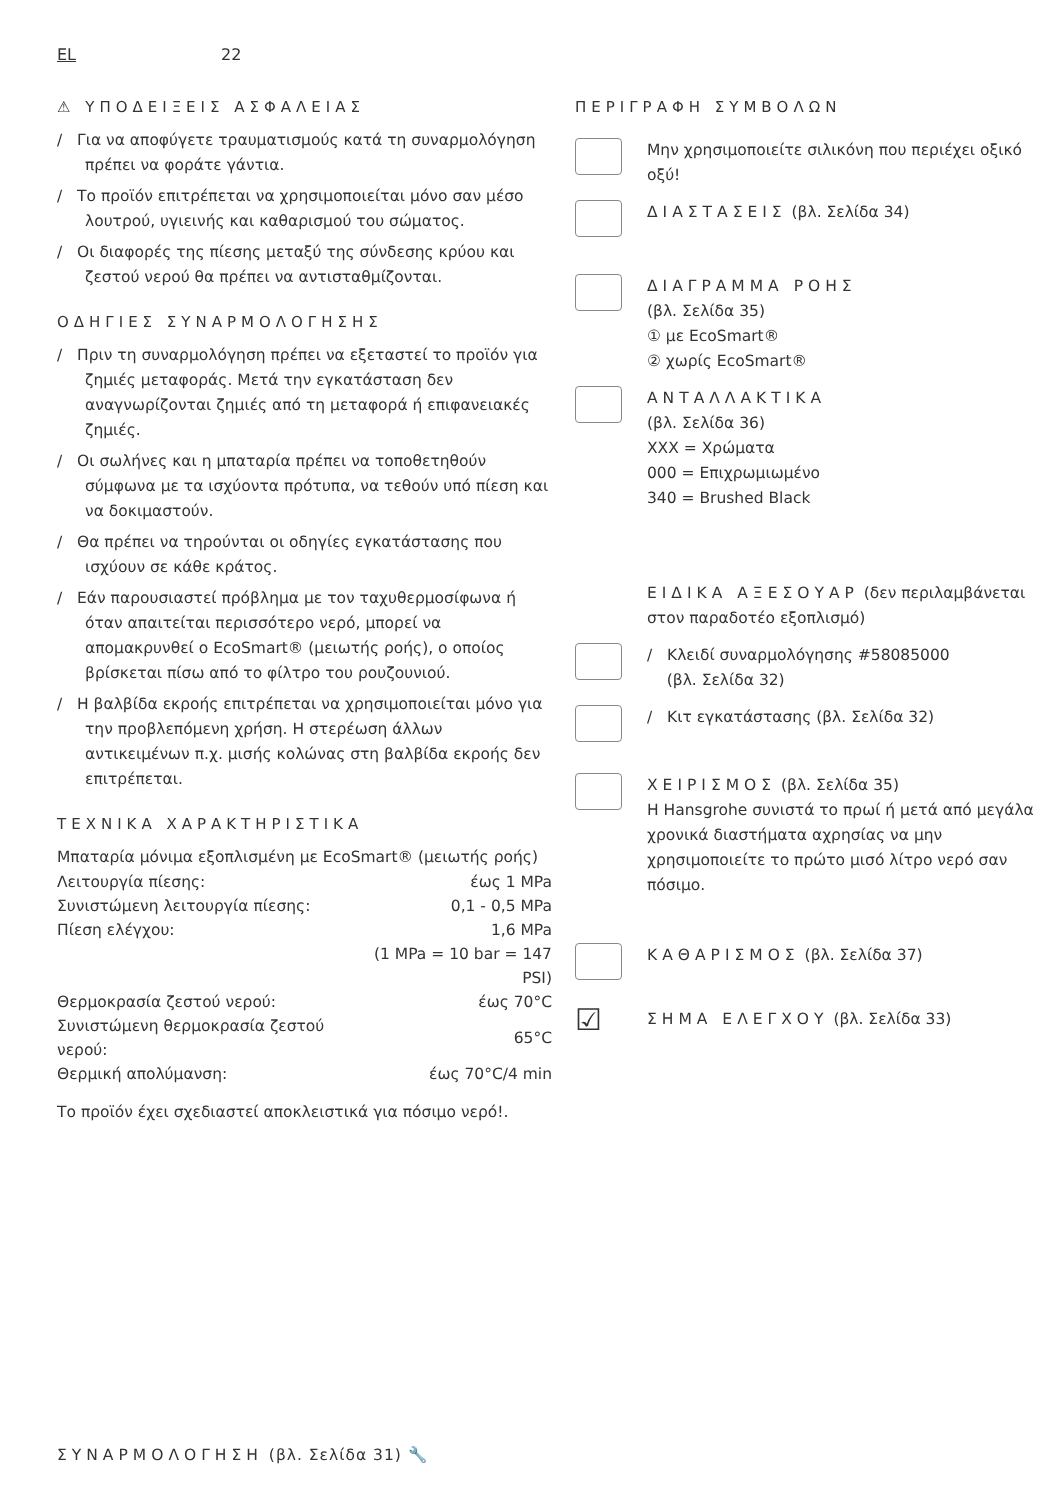EL 22
⚠ ΥΠΟΔΕΙΞΕΙΣ ΑΣΦΑΛΕΙΑΣ
/ Για να αποφύγετε τραυματισμούς κατά τη συναρμολόγηση πρέπει να φοράτε γάντια.
/ Το προϊόν επιτρέπεται να χρησιμοποιείται μόνο σαν μέσο λουτρού, υγιεινής και καθαρισμού του σώματος.
/ Οι διαφορές της πίεσης μεταξύ της σύνδεσης κρύου και ζεστού νερού θα πρέπει να αντισταθμίζονται.
ΟΔΗΓΙΕΣ ΣΥΝΑΡΜΟΛΟΓΗΣΗΣ
/ Πριν τη συναρμολόγηση πρέπει να εξεταστεί το προϊόν για ζημιές μεταφοράς. Μετά την εγκατάσταση δεν αναγνωρίζονται ζημιές από τη μεταφορά ή επιφανειακές ζημιές.
/ Οι σωλήνες και η μπαταρία πρέπει να τοποθετηθούν σύμφωνα με τα ισχύοντα πρότυπα, να τεθούν υπό πίεση και να δοκιμαστούν.
/ Θα πρέπει να τηρούνται οι οδηγίες εγκατάστασης που ισχύουν σε κάθε κράτος.
/ Εάν παρουσιαστεί πρόβλημα με τον ταχυθερμοσίφωνα ή όταν απαιτείται περισσότερο νερό, μπορεί να απομακρυνθεί ο EcoSmart® (μειωτής ροής), ο οποίος βρίσκεται πίσω από το φίλτρο του ρουζουνιού.
/ Η βαλβίδα εκροής επιτρέπεται να χρησιμοποιείται μόνο για την προβλεπόμενη χρήση. Η στερέωση άλλων αντικειμένων π.χ. μισής κολώνας στη βαλβίδα εκροής δεν επιτρέπεται.
ΤΕΧΝΙΚΑ ΧΑΡΑΚΤΗΡΙΣΤΙΚΑ
Μπαταρία μόνιμα εξοπλισμένη με EcoSmart® (μειωτής ροής)
| Λειτουργία πίεσης: | έως 1 MPa |
| Συνιστώμενη λειτουργία πίεσης: | 0,1 - 0,5 MPa |
| Πίεση ελέγχου: | 1,6 MPa |
| | (1 MPa = 10 bar = 147 PSI) |
| Θερμοκρασία ζεστού νερού: | έως 70°C |
| Συνιστώμενη θερμοκρασία ζεστού νερού: | 65°C |
| Θερμική απολύμανση: | έως 70°C/4 min |
Το προϊόν έχει σχεδιαστεί αποκλειστικά για πόσιμο νερό!.
ΠΕΡΙΓΡΑΦΗ ΣΥΜΒΟΛΩΝ
Μην χρησιμοποιείτε σιλικόνη που περιέχει οξικό οξύ!
ΔΙΑΣΤΑΣΕΙΣ (βλ. Σελίδα 34)
ΔΙΑΓΡΑΜΜΑ ΡΟΗΣ
(βλ. Σελίδα 35)
① με EcoSmart®
② χωρίς EcoSmart®
ΑΝΤΑΛΛΑΚΤΙΚΑ
(βλ. Σελίδα 36)
XXX = Χρώματα
000 = Επιχρωμιωμένο
340 = Brushed Black
ΕΙΔΙΚΑ ΑΞΕΣΟΥΑΡ (δεν περιλαμβάνεται στον παραδοτέο εξοπλισμό)
/ Κλειδί συναρμολόγησης #58085000
(βλ. Σελίδα 32)
/ Κιτ εγκατάστασης (βλ. Σελίδα 32)
ΧΕΙΡΙΣΜΟΣ (βλ. Σελίδα 35)
Η Hansgrohe συνιστά το πρωί ή μετά από μεγάλα χρονικά διαστήματα αχρησίας να μην χρησιμοποιείτε το πρώτο μισό λίτρο νερό σαν πόσιμο.
ΚΑΘΑΡΙΣΜΟΣ (βλ. Σελίδα 37)
☑
ΣΗΜΑ ΕΛΕΓΧΟΥ (βλ. Σελίδα 33)
ΣΥΝΑΡΜΟΛΟΓΗΣΗ (βλ. Σελίδα 31) 🔧